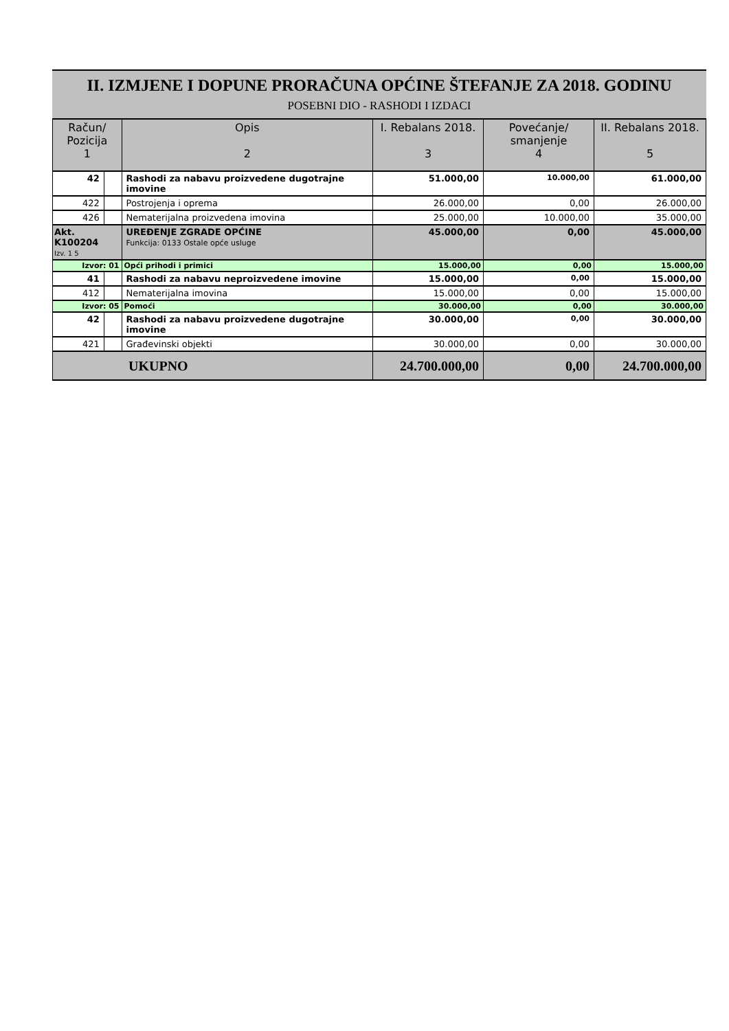II. IZMJENE I DOPUNE PRORAČUNA OPĆINE ŠTEFANJE ZA 2018. GODINU
POSEBNI DIO - RASHODI I IZDACI
| Račun/ Pozicija 1 | | Opis 2 | I. Rebalans 2018. 3 | Povećanje/ smanjenje 4 | II. Rebalans 2018. 5 |
| --- | --- | --- | --- | --- | --- |
| 42 | | Rashodi za nabavu proizvedene dugotrajne imovine | 51.000,00 | 10.000,00 | 61.000,00 |
| 422 | | Postrojenja i oprema | 26.000,00 | 0,00 | 26.000,00 |
| 426 | | Nematerijalna proizvedena imovina | 25.000,00 | 10.000,00 | 35.000,00 |
| Akt. K100204 Izv. 1 5 | | UREĐENJE ZGRADE OPĆINE Funkcija: 0133 Ostale opće usluge | 45.000,00 | 0,00 | 45.000,00 |
| Izvor: 01 | | Opći prihodi i primici | 15.000,00 | 0,00 | 15.000,00 |
| 41 | | Rashodi za nabavu neproizvedene imovine | 15.000,00 | 0,00 | 15.000,00 |
| 412 | | Nematerijalna imovina | 15.000,00 | 0,00 | 15.000,00 |
| Izvor: 05 | | Pomoći | 30.000,00 | 0,00 | 30.000,00 |
| 42 | | Rashodi za nabavu proizvedene dugotrajne imovine | 30.000,00 | 0,00 | 30.000,00 |
| 421 | | Građevinski objekti | 30.000,00 | 0,00 | 30.000,00 |
| UKUPNO | | | 24.700.000,00 | 0,00 | 24.700.000,00 |